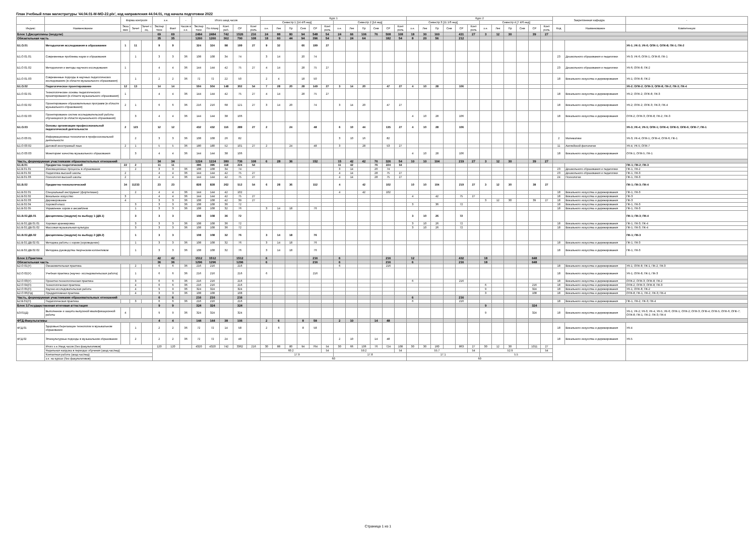План Учебный план магистратуры '44.04.01-М-МО-22.plx', код направления 44.04.01, год начала подготовки 2022
| - | - | Форма контроля | | | з.е. | | - | Итого акад.часов | | | | | Курс 1 | | | | | | | | | | | | Курс 2 | | | | | | | | | | | | Закрепленная кафедра | | - |
| --- | --- | --- | --- | --- | --- | --- | --- | --- | --- | --- | --- | --- | --- | --- | --- | --- | --- | --- | --- | --- | --- | --- | --- | --- | --- | --- | --- | --- | --- | --- | --- | --- | --- | --- | --- | --- | --- | --- | --- |
| | | | | | | | | | | | | | Семестр 1 [14 4/6 нед] | | | | | | Семестр 2 [14 нед] | | | | | | Семестр 3 [11 1/6 нед] | | | | | | Семестр 4 [7 4/6 нед] | | | | | | | | |
| Индекс | Наименование | Экза мен | Зачет | Зачет с оц. | Экспер тное | Факт | Часов в з.е. | Экспер тное | По плану | Конт. раб. | СР | Конт роль | з.е. | Лек | Пр | Сем | СР | Конт роль | з.е. | Лек | Пр | Сем | СР | Конт роль | з.е. | Лек | Пр | Сем | СР | Конт роль | з.е. | Лек | Пр | Сем | СР | Конт роль | Код | Наименование | Компетенции |
| Блок 1.Дисциплины (модули) | | | | | 69 | 69 | | 2484 | 2484 | 742 | 1526 | 216 | 24 | 88 | 80 | 94 | 548 | 54 | 24 | 66 | 106 | 76 | 508 | 108 | 18 | 30 | 160 | | 431 | 27 | 3 | 12 | 30 | | 39 | 27 | | | |
| Обязательная часть | | | | | 35 | 35 | | 1260 | 1260 | 362 | 790 | 108 | 18 | 60 | 44 | 94 | 396 | 54 | 9 | 24 | 64 | | 182 | 54 | 8 | 20 | 56 | | 212 | | | | | | | | | | |
| Б1.О.01 | Методология исследования в образовании | 1 | 11 | | 9 | 9 | | 324 | 324 | 98 | 199 | 27 | 9 | 32 | | 66 | 199 | 27 | | | | | | | | | | | | | | | | | | | | | УК-1; УК-3; УК-6; ОПК-1; ОПК-8; ПК-1; ПК-2 |
| Б1.О.01.01 | Современные проблемы науки и образования | | 1 | | 3 | 3 | 36 | 108 | 108 | 34 | 74 | | 3 | 14 | | 20 | 74 | | | | | | | | | | | | | | | | | | | | 23 | Дошкольного образования и педагогики | УК-3; УК-6; ОПК-1; ОПК-8; ПК-1 |
| Б1.О.01.02 | Методология и методы научного исследования | 1 | | | 4 | 4 | 36 | 144 | 144 | 42 | 75 | 27 | 4 | 14 | | 28 | 75 | 27 | | | | | | | | | | | | | | | | | | | 23 | Дошкольного образования и педагогики | УК-6; ОПК-8; ПК-2 |
| Б1.О.01.03 | Современные подходы в научных педагогических исследованиях (в области музыкального образования) | | 1 | | 2 | 2 | 36 | 72 | 72 | 22 | 50 | | 2 | 4 | | 18 | 50 | | | | | | | | | | | | | | | | | | | | 18 | Вокального искусства и дирижирования | УК-1; ОПК-8; ПК-2 |
| Б1.О.02 | Педагогическое проектирование | 12 | 13 | | 14 | 14 | | 504 | 504 | 148 | 302 | 54 | 7 | 28 | 20 | 28 | 149 | 27 | 3 | 14 | 20 | | 47 | 27 | 4 | 10 | 28 | | 106 | | | | | | | | | | УК-2; ОПК-2; ОПК-3; ОПК-8; ПК-2; ПК-3; ПК-4 |
| Б1.О.02.01 | Технологические основы педагогического проектирования (в области музыкального образования) | 1 | | | 4 | 4 | 36 | 144 | 144 | 42 | 75 | 27 | 4 | 14 | | 28 | 75 | 27 | | | | | | | | | | | | | | | | | | | 18 | Вокального искусства и дирижирования | УК-2; ОПК-2; ОПК-8; ПК-3 |
| Б1.О.02.02 | Проектирование образовательных программ (в области музыкального образования) | 2 | 1 | | 6 | 6 | 36 | 216 | 216 | 68 | 121 | 27 | 3 | 14 | 20 | | 74 | | 3 | 14 | 20 | | 47 | 27 | | | | | | | | | | | | | 18 | Вокального искусства и дирижирования | УК-2; ОПК-2; ОПК-3; ПК-3; ПК-4 |
| Б1.О.02.03 | Проектирование систем исследовательской работы обучающихся (в области музыкального образования) | | 3 | | 4 | 4 | 36 | 144 | 144 | 38 | 106 | | | | | | | | | | | | | | 4 | 10 | 28 | | 106 | | | | | | | | 18 | Вокального искусства и дирижирования | ОПК-2; ОПК-3; ОПК-8; ПК-2; ПК-3 |
| Б1.О.03 | Основы организации профессиональной педагогической деятельности | 2 | 123 | | 12 | 12 | | 432 | 432 | 116 | 289 | 27 | 2 | | 24 | | 48 | | 6 | 10 | 44 | | 135 | 27 | 4 | 10 | 28 | | 106 | | | | | | | | | | УК-3; УК-4; УК-5; ОПК-1; ОПК-4; ОПК-5; ОПК-6; ОПК-7; ПК-1 |
| Б1.О.03.01 | Информационные технологии в профессиональной деятельности | | 2 | | 3 | 3 | 36 | 108 | 108 | 26 | 82 | | | | | | | | 3 | 10 | 16 | | 82 | | | | | | | | | | | | | | 2 | Математики | УК-3; УК-4; ОПК-1; ОПК-4; ОПК-6; ПК-1 |
| Б1.О.03.02 | Деловой иностранный язык | 2 | 1 | | 5 | 5 | 36 | 180 | 180 | 52 | 101 | 27 | 2 | | 24 | | 48 | | 3 | | 28 | | 53 | 27 | | | | | | | | | | | | | 11 | Английской филологии | УК-4; УК-5; ОПК-7 |
| Б1.О.03.03 | Мониторинг качества музыкального образования | | 3 | | 4 | 4 | 36 | 144 | 144 | 38 | 106 | | | | | | | | | | | | | | 4 | 10 | 28 | | 106 | | | | | | | | 18 | Вокального искусства и дирижирования | ОПК-1; ОПК-5; ПК-1 |
| Часть, формируемая участниками образовательных отношений | | | | | 34 | 34 | | 1224 | 1224 | 380 | 736 | 108 | 6 | 28 | 36 | | 152 | | 15 | 42 | 42 | 76 | 326 | 54 | 10 | 10 | 104 | | 219 | 27 | 3 | 12 | 30 | | 39 | 27 | | | |
| Б1.В.01 | Предметно-теоретический | 22 | 2 | | 11 | 11 | | 396 | 396 | 118 | 224 | 54 | | | | | | | 11 | 42 | | 76 | 224 | 54 | | | | | | | | | | | | | | | ПК-1; ПК-2; ПК-3 |
| Б1.В.01.01 | Инновационные процессы в образовании | | 2 | | 3 | 3 | 36 | 108 | 108 | 34 | 74 | | | | | | | | 3 | 14 | | 20 | 74 | | | | | | | | | | | | | | 23 | Дошкольного образования и педагогики | ПК-1; ПК-2 |
| Б1.В.01.02 | Педагогика высшей школы | 2 | | | 4 | 4 | 36 | 144 | 144 | 42 | 75 | 27 | | | | | | | 4 | 14 | | 28 | 75 | 27 | | | | | | | | | | | | | 23 | Дошкольного образования и педагогики | ПК-1; ПК-3 |
| Б1.В.01.03 | Психология высшей школы | 2 | | | 4 | 4 | 36 | 144 | 144 | 42 | 75 | 27 | | | | | | | 4 | 14 | | 28 | 75 | 27 | | | | | | | | | | | | | 24 | Психологии | ПК-1; ПК-3 |
| Б1.В.02 | Предметно-технологический | 34 | 11233 | | 23 | 23 | | 828 | 828 | 262 | 512 | 54 | 6 | 28 | 36 | | 152 | | 4 | | 42 | | 102 | | 10 | 10 | 104 | | 219 | 27 | 3 | 12 | 30 | | 39 | 27 | | | ПК-1; ПК-3; ПК-4 |
| Б1.В.02.01 | Специальный инструмент (фортепиано) | | 2 | | 4 | 4 | 36 | 144 | 144 | 42 | 102 | | | | | | | | 4 | | 42 | | 102 | | | | | | | | | | | | | | 18 | Вокального искусства и дирижирования | ПК-1; ПК-3 |
| Б1.В.02.02 | Вокальное искусство | 3 | | | 4 | 4 | 36 | 144 | 144 | 42 | 75 | 27 | | | | | | | | | | | | | 4 | | 42 | | 75 | 27 | | | | | | | 18 | Вокального искусства и дирижирования | ПК-3 |
| Б1.В.02.03 | Дирижирование | 4 | | | 3 | 3 | 36 | 108 | 108 | 42 | 39 | 27 | | | | | | | | | | | | | | | | | | | 3 | 12 | 30 | | 39 | 27 | 18 | Вокального искусства и дирижирования | ПК-3 |
| Б1.В.02.04 | Хоровой класс | | 3 | | 3 | 3 | 36 | 108 | 108 | 36 | 72 | | | | | | | | | | | | | | 3 | | 36 | | 72 | | | | | | | | 18 | Вокального искусства и дирижирования | ПК-1; ПК-3 |
| Б1.В.02.05 | Управление хором и ансамблем | | 1 | | 3 | 3 | 36 | 108 | 108 | 32 | 76 | | 3 | 14 | 18 | | 76 | | | | | | | | | | | | | | | | | | | | 18 | Вокального искусства и дирижирования | ПК-1; ПК-3 |
| Б1.В.02.ДВ.01 | Дисциплины (модули) по выбору 1 (ДВ.1) | | 3 | | 3 | 3 | | 108 | 108 | 36 | 72 | | | | | | | | | | | | | | 3 | 10 | 26 | | 72 | | | | | | | | | | ПК-1; ПК-3; ПК-4 |
| Б1.В.02.ДВ.01.01 | Хоровая аранжировка | | 3 | | 3 | 3 | 36 | 108 | 108 | 36 | 72 | | | | | | | | | | | | | | 3 | 10 | 26 | | 72 | | | | | | | | 18 | Вокального искусства и дирижирования | ПК-1; ПК-3; ПК-4 |
| Б1.В.02.ДВ.01.02 | Массовая музыкальная культура | | 3 | | 3 | 3 | 36 | 108 | 108 | 36 | 72 | | | | | | | | | | | | | | 3 | 10 | 26 | | 72 | | | | | | | | 18 | Вокального искусства и дирижирования | ПК-1; ПК-3; ПК-4 |
| Б1.В.02.ДВ.02 | Дисциплины (модули) по выбору 2 (ДВ.2) | | 1 | | 3 | 3 | | 108 | 108 | 32 | 76 | | 3 | 14 | 18 | | 76 | | | | | | | | | | | | | | | | | | | | | | ПК-1; ПК-3 |
| Б1.В.02.ДВ.02.01 | Методика работы с хором (хороведение) | | 1 | | 3 | 3 | 36 | 108 | 108 | 32 | 76 | | 3 | 14 | 18 | | 76 | | | | | | | | | | | | | | | | | | | | 18 | Вокального искусства и дирижирования | ПК-1; ПК-3 |
| Б1.В.02.ДВ.02.02 | Методика руководства творческим коллективом | | 1 | | 3 | 3 | 36 | 108 | 108 | 32 | 76 | | 3 | 14 | 18 | | 76 | | | | | | | | | | | | | | | | | | | | 18 | Вокального искусства и дирижирования | ПК-1; ПК-3 |
| Блок 2.Практика | | | | | 42 | 42 | | 1512 | 1512 | | 1512 | | 6 | | | | 216 | | 6 | | | | 216 | | 12 | | | | 432 | | 18 | | | | 648 | | | | |
| Обязательная часть | | | | | 36 | 36 | | 1296 | 1296 | | 1296 | | 6 | | | | 216 | | 6 | | | | 216 | | 6 | | | | 216 | | 18 | | | | 648 | | | | |
| Б2.О.01(У) | Ознакомительная практика | | 2 | | 6 | 6 | 36 | 216 | 216 | | 216 | | | | | | | | 6 | | | | 216 | | | | | | | | | | | | | | 18 | Вокального искусства и дирижирования | УК-1; ОПК-8; ПК-1; ПК-2; ПК-3 |
| Б2.О.02(У) | Учебная практика (научно- исследовательская работа) | | 1 | | 6 | 6 | 36 | 216 | 216 | | 216 | | 6 | | | | 216 | | | | | | | | | | | | | | | | | | | | 18 | Вокального искусства и дирижирования | УК-1; ОПК-8; ПК-1; ПК-3 |
| Б2.О.03(У) | Проектно-технологическая практика | | 3 | | 6 | 6 | 36 | 216 | 216 | | 216 | | | | | | | | | | | | | | 6 | | | | 216 | | | | | | | | 18 | Вокального искусства и дирижирования | ОПК-2; ОПК-3; ОПК-8; ПК-2 |
| Б2.О.04(П) | Технологическая практика | | 4 | | 6 | 6 | 36 | 216 | 216 | | 216 | | | | | | | | | | | | | | | | | | | | 6 | | | | 216 | | 18 | Вокального искусства и дирижирования | ОПК-2; ОПК-3; ОПК-8; ПК-3 |
| Б2.О.05(П) | Научно-исследовательская работа | | 4 | | 9 | 9 | 36 | 324 | 324 | | 324 | | | | | | | | | | | | | | | | | | | | 9 | | | | 324 | | 18 | Вокального искусства и дирижирования | УК-1; ОПК-8; ПК-2 |
| Б2.О.06(Пд) | Преддипломная практика | | 4 | | 3 | 3 | 36 | 108 | 108 | | 108 | | | | | | | | | | | | | | | | | | | | 3 | | | | 108 | | 18 | Вокального искусства и дирижирования | ОПК-8; ПК-1; ПК-2; ПК-3; ПК-4 |
| Часть, формируемая участниками образовательных отношений | | | | | 6 | 6 | | 216 | 216 | | 216 | | | | | | | | | | | | | | 6 | | | | 216 | | | | | | | | | | |
| Б2.В.01(П) | Педагогическая практика | | 3 | | 6 | 6 | 36 | 216 | 216 | | 216 | | | | | | | | | | | | | | 6 | | | | 216 | | | | | | | | 18 | Вокального искусства и дирижирования | ПК-1; ПК-2; ПК-3; ПК-4 |
| Блок 3.Государственная итоговая аттестация | | | | | 9 | 9 | | 324 | 324 | | 324 | | | | | | | | | | | | | | | | | | | | 9 | | | | 324 | | | | |
| Б3.01(Д) | Выполнение и защита выпускной квалификационной работы | 4 | | | 9 | 9 | 36 | 324 | 324 | | 324 | | | | | | | | | | | | | | | | | | | | 9 | | | | 324 | | 18 | Вокального искусства и дирижирования | УК-1; УК-2; УК-3; УК-4; УК-5; УК-6; ОПК-1; ОПК-2; ОПК-3; ОПК-4; ОПК-5; ОПК-6; ОПК-7; ОПК-8; ПК-1; ПК-2; ПК-3; ПК-4 |
| ФТД.Факультативы | | | | | 4 | 4 | | 144 | 144 | 38 | 106 | | 2 | 6 | | 8 | 58 | | 2 | 10 | | 14 | 48 | | | | | | | | | | | | | | | | |
| ФТД.01 | Здоровьесберегающие технологии в музыкальном образовании | | 1 | | 2 | 2 | 36 | 72 | 72 | 14 | 58 | | 2 | 6 | | 8 | 58 | | | | | | | | | | | | | | | | | | | | 18 | Вокального искусства и дирижирования | УК-4 |
| ФТД.02 | Этнокультурные подходы в музыкальном образовании | | 2 | | 2 | 2 | 36 | 72 | 72 | 24 | 48 | | | | | | | | 2 | 10 | | 14 | 48 | | | | | | | | | | | | | | 18 | Вокального искусства и дирижирования | УК-5 |
| | Итого з.е./Акад.часов (без факультативов) | | | | 120 | 120 | | 4320 | 4320 | 742 | 3362 | 216 | 30 | 88 | 80 | 94 | 764 | 54 | 30 | 66 | 106 | 76 | 724 | 108 | 30 | 30 | 160 | | 863 | 27 | 30 | 12 | 30 | | 1011 | 27 | | | |
| | Недельная нагрузка в периодах обучения (акад.час/нед) | | | | | | | | | | | | 60.2 | | | | | 54 | 59.2 | | | | | 54 | 55.7 | | | | | 54 | 52.9 | | | | | 54 | | | |
| | Контактная работа (акад.час/нед) | | | | | | | | | | | | 17.9 | | | | | | 17.8 | | | | | | 17.1 | | | | | | 5.5 | | | | | | | | |
| | з.е. на курсах (без факультативов) | | | | | | | | | | | | 60 | | | | | | | | | | | | 60 | | | | | | | | | | | | | | |
Страница 1 из 1